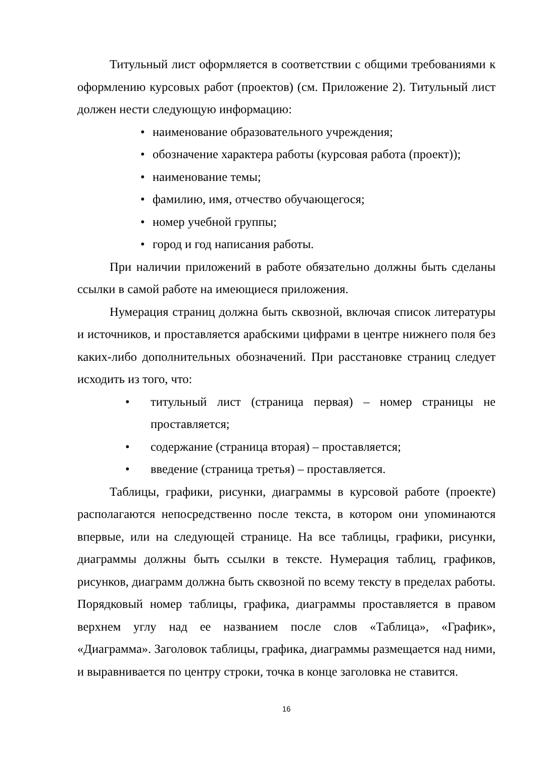Титульный лист оформляется в соответствии с общими требованиями к оформлению курсовых работ (проектов) (см. Приложение 2). Титульный лист должен нести следующую информацию:
• наименование образовательного учреждения;
• обозначение характера работы (курсовая работа (проект));
• наименование темы;
• фамилию, имя, отчество обучающегося;
• номер учебной группы;
• город и год написания работы.
При наличии приложений в работе обязательно должны быть сделаны ссылки в самой работе на имеющиеся приложения.
Нумерация страниц должна быть сквозной, включая список литературы и источников, и проставляется арабскими цифрами в центре нижнего поля без каких-либо дополнительных обозначений. При расстановке страниц следует исходить из того, что:
• титульный лист (страница первая) – номер страницы не проставляется;
• содержание (страница вторая) – проставляется;
• введение (страница третья) – проставляется.
Таблицы, графики, рисунки, диаграммы в курсовой работе (проекте) располагаются непосредственно после текста, в котором они упоминаются впервые, или на следующей странице. На все таблицы, графики, рисунки, диаграммы должны быть ссылки в тексте. Нумерация таблиц, графиков, рисунков, диаграмм должна быть сквозной по всему тексту в пределах работы. Порядковый номер таблицы, графика, диаграммы проставляется в правом верхнем углу над ее названием после слов «Таблица», «График», «Диаграмма». Заголовок таблицы, графика, диаграммы размещается над ними, и выравнивается по центру строки, точка в конце заголовка не ставится.
16